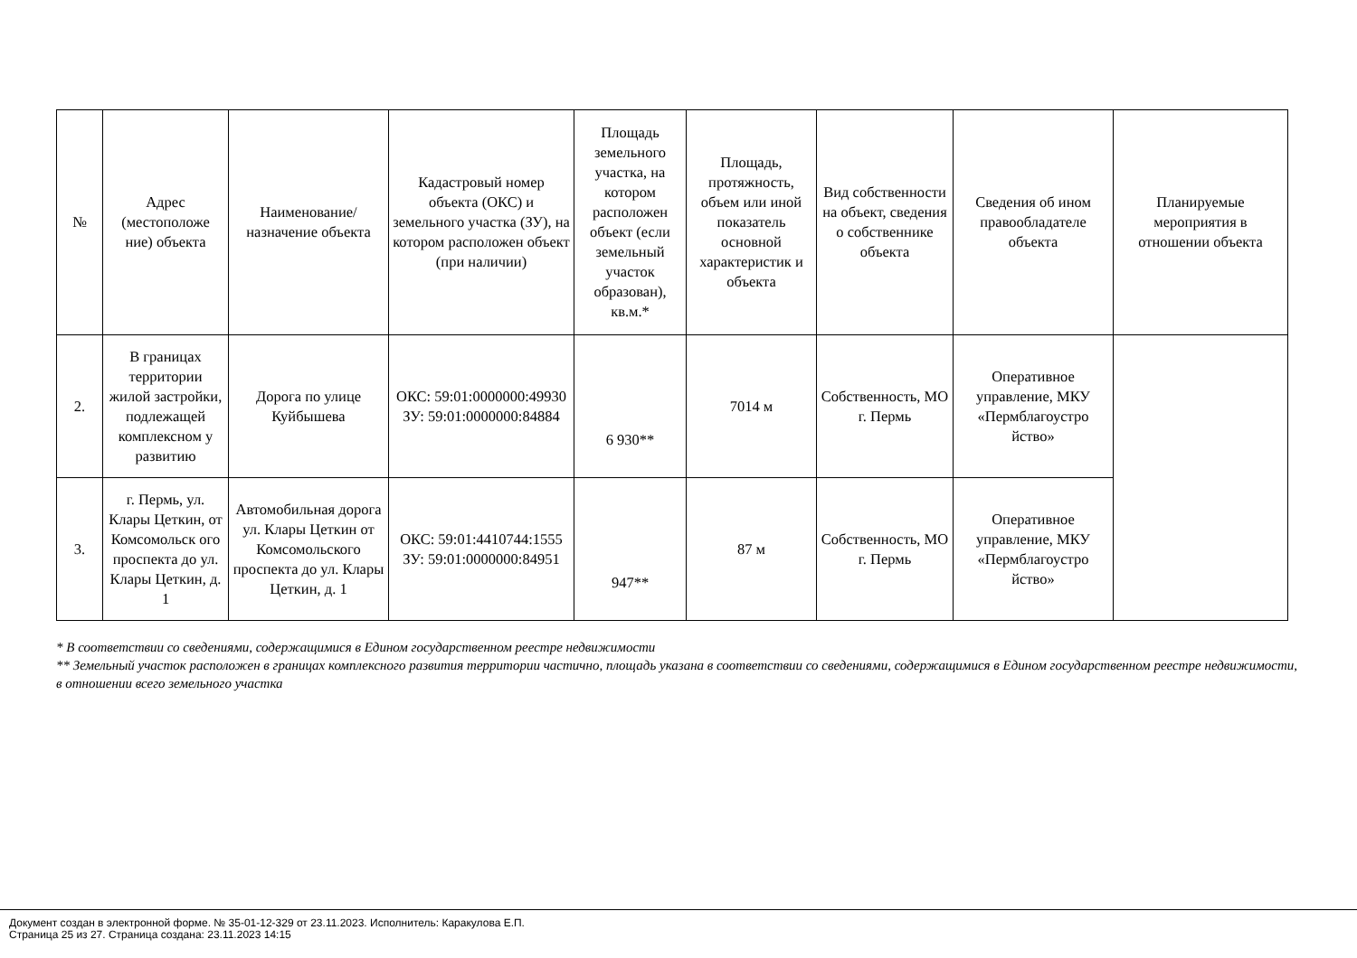| № | Адрес (местоположе ние) объекта | Наименование/ назначение объекта | Кадастровый номер объекта (ОКС) и земельного участка (ЗУ), на котором расположен объект (при наличии) | Площадь земельного участка, на котором расположен объект (если земельный участок образован), кв.м.* | Площадь, протяжность, объем или иной показатель основной характеристик и объекта | Вид собственности на объект, сведения о собственнике объекта | Сведения об ином правообладателе объекта | Планируемые мероприятия в отношении объекта |
| --- | --- | --- | --- | --- | --- | --- | --- | --- |
| 2. | В границах территории жилой застройки, подлежащей комплексном у развитию | Дорога по улице Куйбышева | ОКС: 59:01:0000000:49930 ЗУ: 59:01:0000000:84884 | 6 930** | 7014 м | Собственность, МО г. Пермь | Оперативное управление, МКУ «Пермблагоустро йство» | |
| 3. | г. Пермь, ул. Клары Цеткин, от Комсомольск ого проспекта до ул. Клары Цеткин, д. 1 | Автомобильная дорога ул. Клары Цеткин от Комсомольского проспекта до ул. Клары Цеткин, д. 1 | ОКС: 59:01:4410744:1555 ЗУ: 59:01:0000000:84951 | 947** | 87 м | Собственность, МО г. Пермь | Оперативное управление, МКУ «Пермблагоустро йство» | |
* В соответствии со сведениями, содержащимися в Едином государственном реестре недвижимости
** Земельный участок расположен в границах комплексного развития территории частично, площадь указана в соответствии со сведениями, содержащимися в Едином государственном реестре недвижимости, в отношении всего земельного участка
Документ создан в электронной форме. № 35-01-12-329 от 23.11.2023. Исполнитель: Каракулова Е.П.
Страница 25 из 27. Страница создана: 23.11.2023 14:15